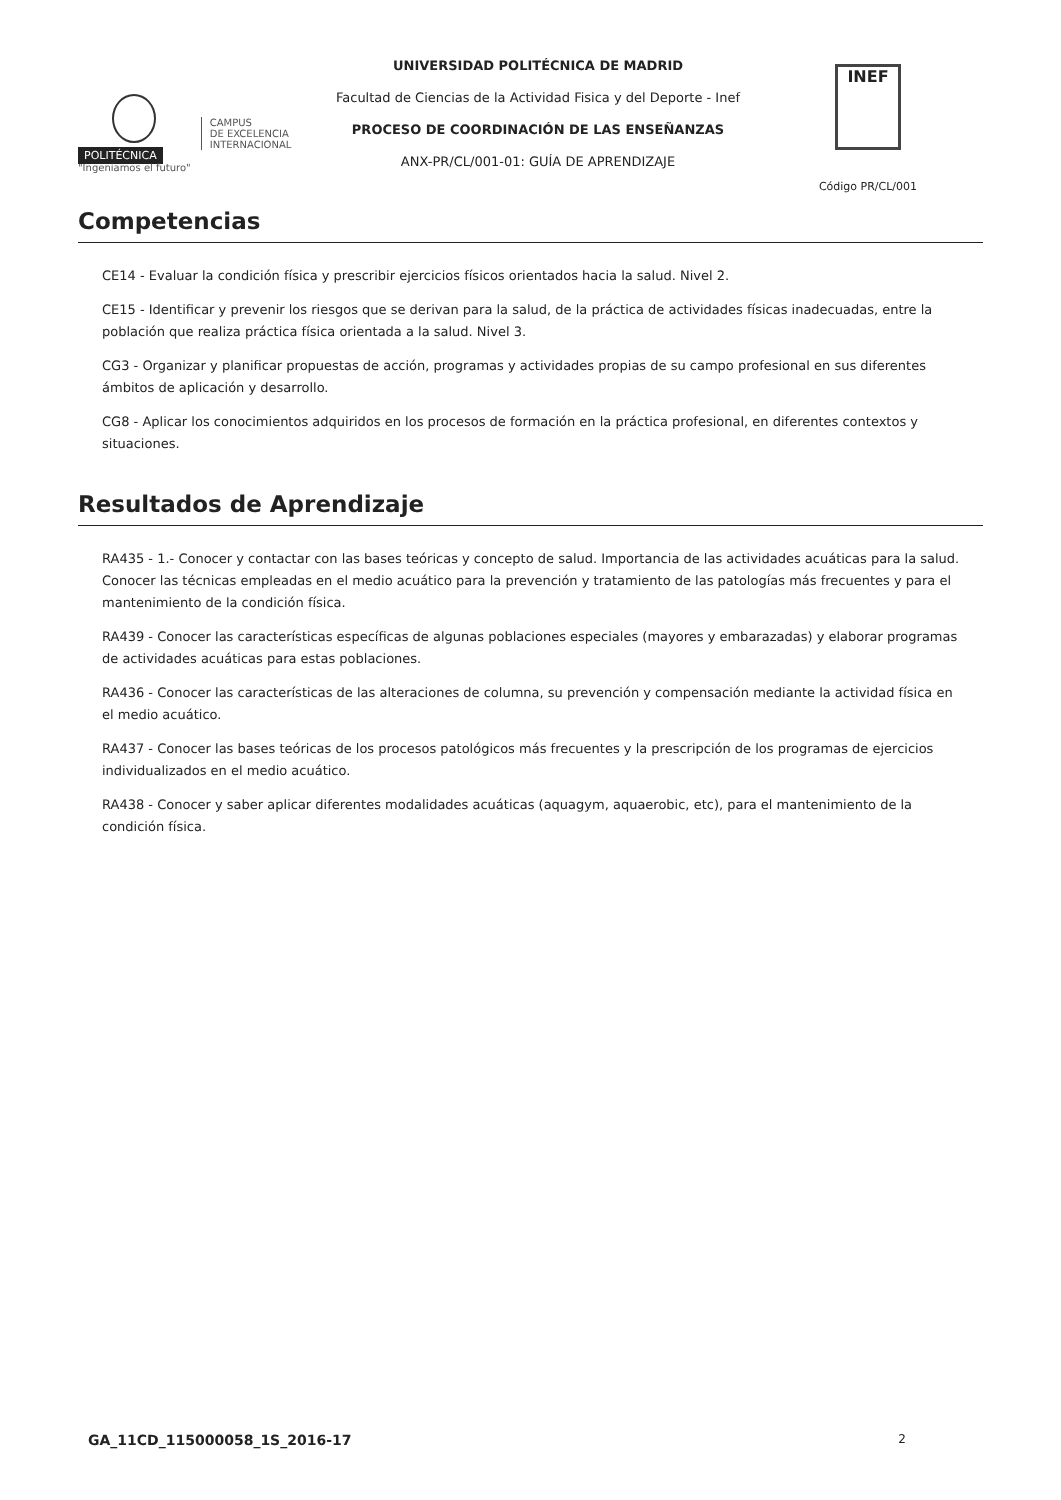POLITÉCNICA
"Ingeniamos el futuro"
CAMPUS
DE EXCELENCIA
INTERNACIONAL
UNIVERSIDAD POLITÉCNICA DE MADRID
Facultad de Ciencias de la Actividad Fisica y del Deporte - Inef
PROCESO DE COORDINACIÓN DE LAS ENSEÑANZAS
ANX-PR/CL/001-01: GUÍA DE APRENDIZAJE
INEF
Código PR/CL/001
Competencias
CE14 - Evaluar la condición física y prescribir ejercicios físicos orientados hacia la salud. Nivel 2.
CE15 - Identificar y prevenir los riesgos que se derivan para la salud, de la práctica de actividades físicas inadecuadas, entre la población que realiza práctica física orientada a la salud. Nivel 3.
CG3 - Organizar y planificar propuestas de acción, programas y actividades propias de su campo profesional en sus diferentes ámbitos de aplicación y desarrollo.
CG8 - Aplicar los conocimientos adquiridos en los procesos de formación en la práctica profesional, en diferentes contextos y situaciones.
Resultados de Aprendizaje
RA435 - 1.- Conocer y contactar con las bases teóricas y concepto de salud. Importancia de las actividades acuáticas para la salud. Conocer las técnicas empleadas en el medio acuático para la prevención y tratamiento de las patologías más frecuentes y para el mantenimiento de la condición física.
RA439 - Conocer las características específicas de algunas poblaciones especiales (mayores y embarazadas) y elaborar programas de actividades acuáticas para estas poblaciones.
RA436 - Conocer las características de las alteraciones de columna, su prevención y compensación mediante la actividad física en el medio acuático.
RA437 - Conocer las bases teóricas de los procesos patológicos más frecuentes y la prescripción de los programas de ejercicios individualizados en el medio acuático.
RA438 - Conocer y saber aplicar diferentes modalidades acuáticas (aquagym, aquaerobic, etc), para el mantenimiento de la condición física.
GA_11CD_115000058_1S_2016-17 2